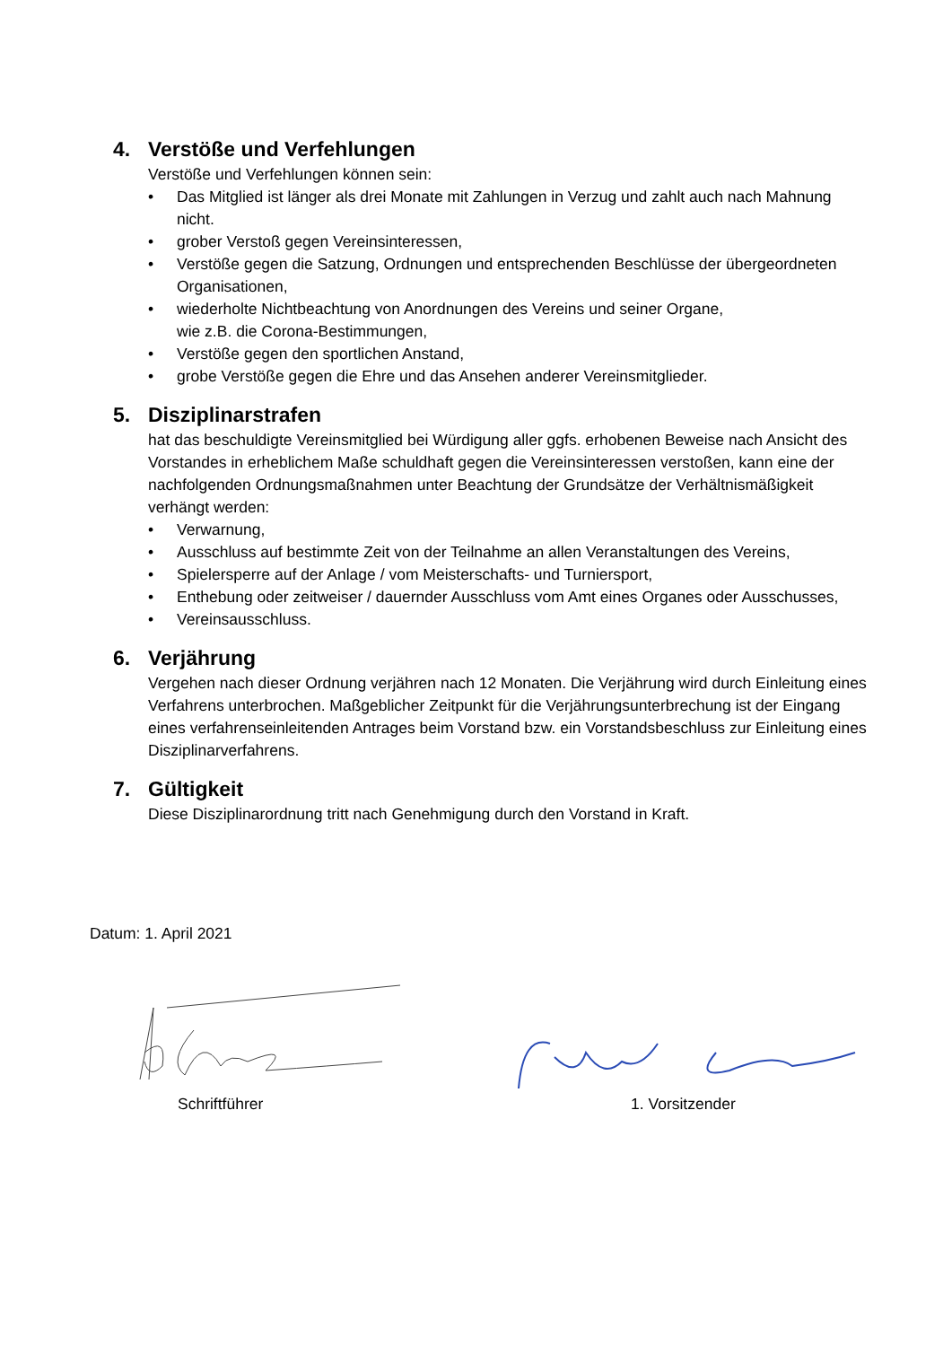4. Verstöße und Verfehlungen
Verstöße und Verfehlungen können sein:
• Das Mitglied ist länger als drei Monate mit Zahlungen in Verzug und zahlt auch nach Mahnung nicht.
• grober Verstoß gegen Vereinsinteressen,
• Verstöße gegen die Satzung, Ordnungen und entsprechenden Beschlüsse der übergeordneten Organisationen,
• wiederholte Nichtbeachtung von Anordnungen des Vereins und seiner Organe,
wie z.B. die Corona-Bestimmungen,
• Verstöße gegen den sportlichen Anstand,
• grobe Verstöße gegen die Ehre und das Ansehen anderer Vereinsmitglieder.
5. Disziplinarstrafen
hat das beschuldigte Vereinsmitglied bei Würdigung aller ggfs. erhobenen Beweise nach Ansicht des Vorstandes in erheblichem Maße schuldhaft gegen die Vereinsinteressen verstoßen, kann eine der nachfolgenden Ordnungsmaßnahmen unter Beachtung der Grundsätze der Verhältnismäßigkeit verhängt werden:
• Verwarnung,
• Ausschluss auf bestimmte Zeit von der Teilnahme an allen Veranstaltungen des Vereins,
• Spielersperre auf der Anlage / vom Meisterschafts- und Turniersport,
• Enthebung oder zeitweiser / dauernder Ausschluss vom Amt eines Organes oder Ausschusses,
• Vereinsausschluss.
6. Verjährung
Vergehen nach dieser Ordnung verjähren nach 12 Monaten. Die Verjährung wird durch Einleitung eines Verfahrens unterbrochen. Maßgeblicher Zeitpunkt für die Verjährungsunterbrechung ist der Eingang eines verfahrenseinleitenden Antrages beim Vorstand bzw. ein Vorstandsbeschluss zur Einleitung eines Disziplinarverfahrens.
7. Gültigkeit
Diese Disziplinarordnung tritt nach Genehmigung durch den Vorstand in Kraft.
Datum: 1. April 2021
Schriftführer 1. Vorsitzender